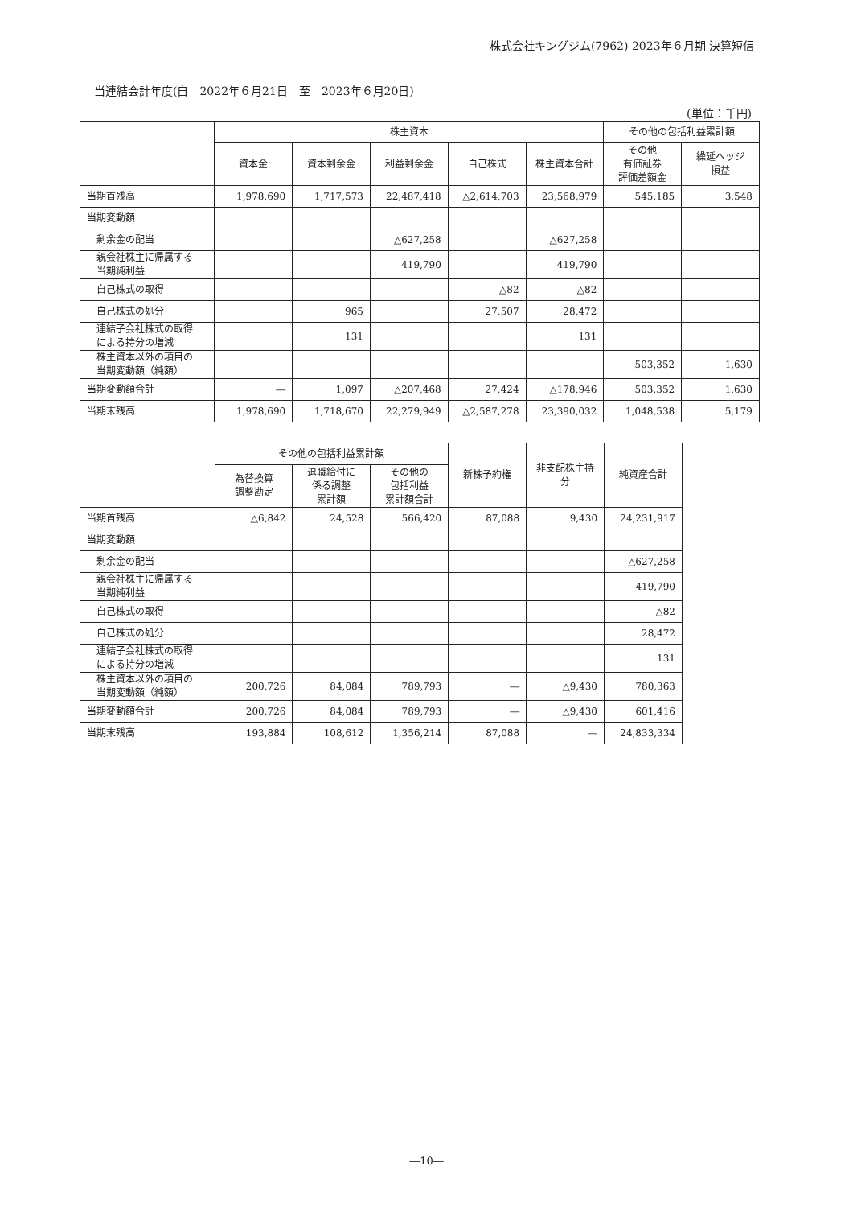株式会社キングジム(7962) 2023年６月期 決算短信
当連結会計年度(自　2022年６月21日　至　2023年６月20日)
(単位：千円)
| | 株主資本 | | | | | その他の包括利益累計額 | |
| --- | --- | --- | --- | --- | --- | --- | --- |
| | 資本金 | 資本剰余金 | 利益剰余金 | 自己株式 | 株主資本合計 | その他 有価証券 評価差額金 | 繰延ヘッジ 損益 |
| 当期首残高 | 1,978,690 | 1,717,573 | 22,487,418 | △2,614,703 | 23,568,979 | 545,185 | 3,548 |
| 当期変動額 | | | | | | | |
| 剰余金の配当 | | | △627,258 | | △627,258 | | |
| 親会社株主に帰属する 当期純利益 | | | 419,790 | | 419,790 | | |
| 自己株式の取得 | | | | △82 | △82 | | |
| 自己株式の処分 | | 965 | | 27,507 | 28,472 | | |
| 連結子会社株式の取得 による持分の増減 | | 131 | | | 131 | | |
| 株主資本以外の項目の 当期変動額（純額） | | | | | | 503,352 | 1,630 |
| 当期変動額合計 | ― | 1,097 | △207,468 | 27,424 | △178,946 | 503,352 | 1,630 |
| 当期末残高 | 1,978,690 | 1,718,670 | 22,279,949 | △2,587,278 | 23,390,032 | 1,048,538 | 5,179 |
| | その他の包括利益累計額 | | | 新株予約権 | 非支配株主持分 | 純資産合計 |
| --- | --- | --- | --- | --- | --- | --- |
| | 為替換算 調整勘定 | 退職給付に 係る調整 累計額 | その他の 包括利益 累計額合計 | | | |
| 当期首残高 | △6,842 | 24,528 | 566,420 | 87,088 | 9,430 | 24,231,917 |
| 当期変動額 | | | | | | |
| 剰余金の配当 | | | | | | △627,258 |
| 親会社株主に帰属する 当期純利益 | | | | | | 419,790 |
| 自己株式の取得 | | | | | | △82 |
| 自己株式の処分 | | | | | | 28,472 |
| 連結子会社株式の取得 による持分の増減 | | | | | | 131 |
| 株主資本以外の項目の 当期変動額（純額） | 200,726 | 84,084 | 789,793 | ― | △9,430 | 780,363 |
| 当期変動額合計 | 200,726 | 84,084 | 789,793 | ― | △9,430 | 601,416 |
| 当期末残高 | 193,884 | 108,612 | 1,356,214 | 87,088 | ― | 24,833,334 |
―10―